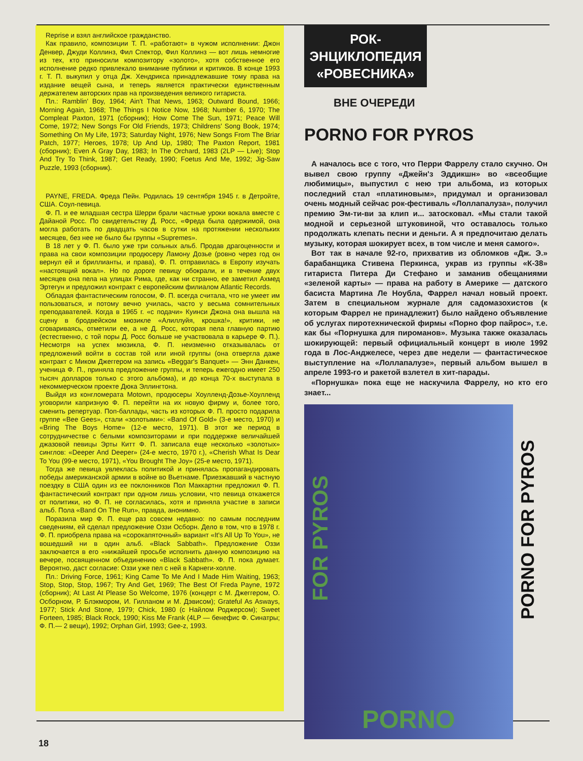Reprise и взял английское гражданство.
Как правило, композиции Т. П. «работают» в чужом исполнении: Джон Денвер, Джуди Коллинз, Фил Спектор, Фил Коллинз — вот лишь немногие из тех, кто приносили композитору «золото», хотя собственное его исполнение редко привлекало внимание публики и критиков. В конце 1993 г. Т. П. выкупил у отца Дж. Хендрикса принадлежавшие тому права на издание вещей сына, и теперь является практически единственным держателем авторских прав на произведения великого гитариста.
Пл.: Ramblin' Boy, 1964; Ain't That News, 1963; Outward Bound, 1966; Morning Again, 1968; The Things I Notice Now, 1968; Number 6, 1970; The Compleat Paxton, 1971 (сборник); How Come The Sun, 1971; Peace Will Come, 1972; New Songs For Old Friends, 1973; Childrens' Song Book, 1974; Something On My Life, 1973; Saturday Night, 1976; New Songs From The Briar Patch, 1977; Heroes, 1978; Up And Up, 1980; The Paxton Report, 1981 (сборник); Even A Gray Day, 1983; In The Orchard, 1983 (2LP — Live); Stop And Try To Think, 1987; Get Ready, 1990; Foetus And Me, 1992; Jig-Saw Puzzle, 1993 (сборник).
PAYNE, FREDA. Фреда Пейн. Родилась 19 сентября 1945 г. в Детройте, США. Соул-певица.
Ф. П. и ее младшая сестра Шерри брали частные уроки вокала вместе с Дайаной Росс. По свидетельству Д. Росс, «Фреда была одержимой, она могла работать по двадцать часов в сутки на протяжении нескольких месяцев, без нее не было бы группы «Supremes».
В 18 лет у Ф. П. было уже три сольных альб. Продав драгоценности и права на свои композиции продюсеру Ламону Дозье (ровно через год он вернул ей и бриллианты, и права), Ф. П. отправилась в Европу изучать «настоящий вокал». Но по дороге певицу обокрали, и в течение двух месяцев она пела на улицах Рима, где, как ни странно, ее заметил Ахмед Эртегун и предложил контракт с европейским филиалом Atlantic Records.
Обладая фантастическим голосом, Ф. П. всегда считала, что не умеет им пользоваться, и потому вечно училась, часто у весьма сомнительных преподавателей. Когда в 1965 г. «с подачи» Куинси Джона она вышла на сцену в бродвейском мюзикле «Алиллуйя, крошка!», критики, не сговариваясь, отметили ее, а не Д. Росс, которая пела главную партию (естественно, с той поры Д. Росс больше не участвовала в карьере Ф. П.). Несмотря на успех мюзикла, Ф. П. неизменно отказывалась от предложений войти в состав той или иной группы (она отвергла даже контракт с Миком Джеггером на запись «Beggar's Banquet» — Энн Данкен, ученица Ф. П., приняла предложение группы, и теперь ежегодно имеет 250 тысяч долларов только с этого альбома), и до конца 70-х выступала в некоммерческом проекте Дюка Эллингтона.
Выйдя из конгломерата Motown, продюсеры Хоулленд-Дозье-Хоулленд уговорили капризную Ф. П. перейти на их новую фирму и, более того, сменить репертуар. Поп-баллады, часть из которых Ф. П. просто подарила группе «Bee Gees», стали «золотыми»: «Band Of Gold» (3-е место, 1970) и «Bring The Boys Home» (12-е место, 1971). В этот же период в сотрудничестве с белыми композиторами и при поддержке величайшей джазовой певицы Эрты Китт Ф. П. записала еще несколько «золотых» синглов: «Deeper And Deeper» (24-е место, 1970 г.), «Cherish What Is Dear To You (99-е место, 1971), «You Brought The Joy» (25-е место, 1971).
Тогда же певица увлеклась политикой и принялась пропагандировать победы американской армии в войне во Вьетнаме. Приезжавший в частную поездку в США один из ее поклонников Пол Маккартни предложил Ф. П. фантастический контракт при одном лишь условии, что певица откажется от политики, но Ф. П. не согласилась, хотя и приняла участие в записи альб. Пола «Band On The Run», правда, анонимно.
Поразила мир Ф. П. еще раз совсем недавно: по самым последним сведениям, ей сделал предложение Оззи Осборн. Дело в том, что в 1978 г. Ф. П. приобрела права на «сорокапяточный» вариант «It's All Up To You», не вошедший ни в один альб. «Black Sabbath». Предложение Оззи заключается в его «нижайшей просьбе исполнить данную композицию на вечере, посвященном объединению «Black Sabbath». Ф. П. пока думает. Вероятно, даст согласие: Оззи уже пел с ней в Карнеги-холле.
Пл.: Driving Force, 1961; King Came To Me And I Made Him Waiting, 1963; Stop, Stop, Stop, 1967; Try And Get, 1969; The Best Of Freda Payne, 1972 (сборник); At Last At Please So Welcome, 1976 (концерт с М. Джеггером, О. Осборном, Р. Блэкмором, И. Гилланом и М. Дэвисом); Grateful As Asways, 1977; Stick And Stone, 1979; Chick, 1980 (с Найлом Роджерсом); Sweet Forteen, 1985; Black Rock, 1990; Kiss Me Frank (4LP — бенефис Ф. Синатры; Ф. П.— 2 вещи), 1992; Orphan Girl, 1993; Gee-z, 1993.
РОК-
ЭНЦИКЛОПЕДИЯ
«РОВЕСНИКА»
ВНЕ ОЧЕРЕДИ
PORNO FOR PYROS
А началось все с того, что Перри Фаррелу стало скучно. Он вывел свою группу «Джейн'з Эддикшн» во «всеобщие любимицы», выпустил с нею три альбома, из которых последний стал «платиновым», придумал и организовал очень модный сейчас рок-фестиваль «Лоллапалуза», получил премию Эм-ти-ви за клип и... затосковал. «Мы стали такой модной и серьезной штуковиной, что оставалось только продолжать клепать песни и деньги. А я предпочитаю делать музыку, которая шокирует всех, в том числе и меня самого».
Вот так в начале 92-го, прихватив из обломков «Дж. Э.» барабанщика Стивена Перкинса, украв из группы «К-38» гитариста Питера Ди Стефано и заманив обещаниями «зеленой карты» — права на работу в Америке — датского басиста Мартина Ле Ноубла, Фаррел начал новый проект. Затем в специальном журнале для садомазохистов (к которым Фаррел не принадлежит) было найдено объявление об услугах пиротехнической фирмы «Порно фор пайрос», т.е. как бы «Порнушка для пироманов». Музыка также оказалась шокирующей: первый официальный концерт в июле 1992 года в Лос-Анджелесе, через две недели — фантастическое выступление на «Лоллапалузе», первый альбом вышел в апреле 1993-го и ракетой взлетел в хит-парады.
«Порнушка» пока еще не наскучила Фаррелу, но кто его знает...
FOR PYROS
PORNO FOR PYROS
PORNO
18